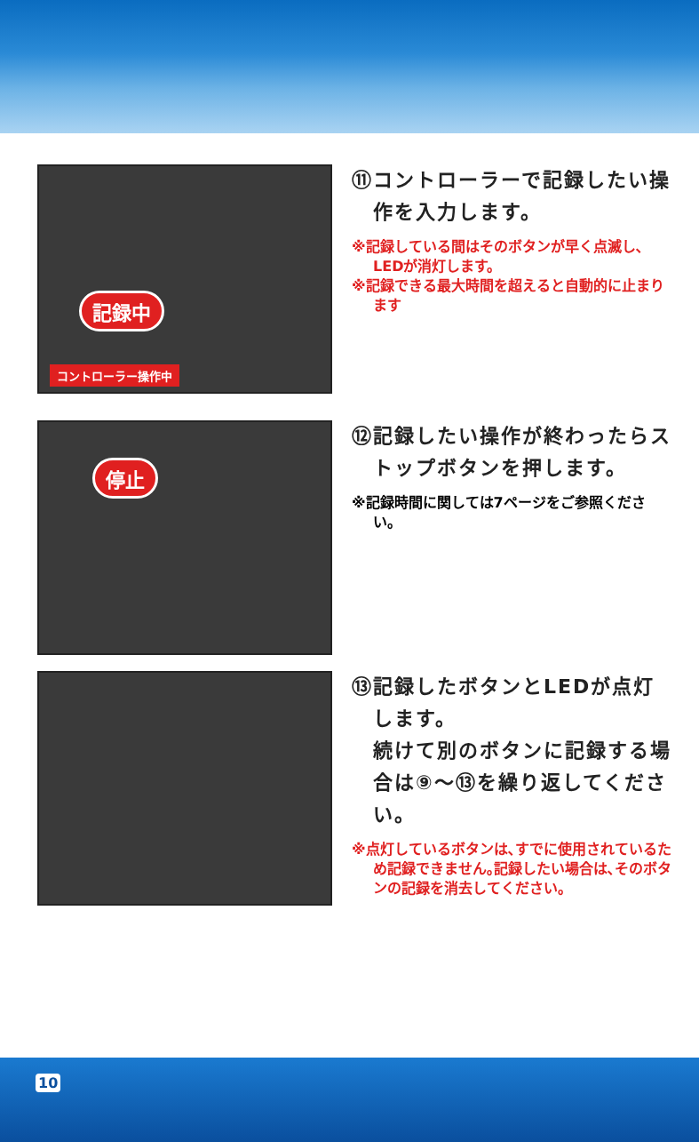記録中
コントローラー操作中
⑪コントローラーで記録したい操作を入力します。
※記録している間はそのボタンが早く点滅し､LEDが消灯します。
※記録できる最大時間を超えると自動的に止まります
停止
⑫記録したい操作が終わったらストップボタンを押します。
※記録時間に関しては7ページをご参照ください。
⑬記録したボタンとLEDが点灯します。
続けて別のボタンに記録する場合は⑨〜⑬を繰り返してください。
※点灯しているボタンは､すでに使用されているため記録できません｡記録したい場合は､そのボタンの記録を消去してください。
10